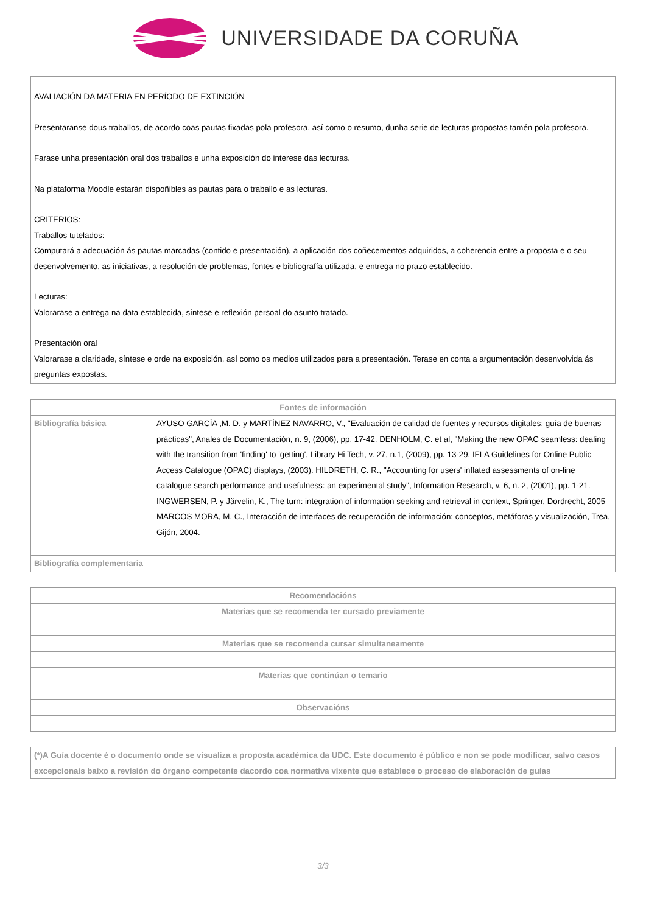UNIVERSIDADE DA CORUÑA
AVALIACIÓN DA MATERIA EN PERÍODO DE EXTINCIÓN
Presentaranse dous traballos, de acordo coas pautas fixadas pola profesora, así como o resumo, dunha serie de lecturas propostas tamén pola profesora.
Farase unha presentación oral dos traballos e unha exposición do interese das lecturas.
Na plataforma Moodle estarán dispoñibles as pautas para o traballo e as lecturas.
CRITERIOS:
Traballos tutelados:
Computará a adecuación ás pautas marcadas (contido e presentación), a aplicación dos coñecementos adquiridos, a coherencia entre a proposta e o seu desenvolvemento, as iniciativas, a resolución de problemas, fontes e bibliografía utilizada, e entrega no prazo establecido.
Lecturas:
Valorarase a entrega na data establecida, síntese e reflexión persoal do asunto tratado.
Presentación oral
Valorarase a claridade, síntese e orde na exposición, así como os medios utilizados para a presentación. Terase en conta a argumentación desenvolvida ás preguntas expostas.
| Fontes de información | |
| --- | --- |
| Bibliografía básica | AYUSO GARCÍA ,M. D. y MARTÍNEZ NAVARRO, V., "Evaluación de calidad de fuentes y recursos digitales: guía de buenas prácticas", Anales de Documentación, n. 9, (2006), pp. 17-42. DENHOLM, C. et al, "Making the new OPAC seamless: dealing with the transition from 'finding' to 'getting', Library Hi Tech, v. 27, n.1, (2009), pp. 13-29. IFLA Guidelines for Online Public Access Catalogue (OPAC) displays, (2003). HILDRETH, C. R., "Accounting for users' inflated assessments of on-line catalogue search performance and usefulness: an experimental study", Information Research, v. 6, n. 2, (2001), pp. 1-21. INGWERSEN, P. y Järvelin, K., The turn: integration of information seeking and retrieval in context, Springer, Dordrecht, 2005 MARCOS MORA, M. C., Interacción de interfaces de recuperación de información: conceptos, metáforas y visualización, Trea, Gijón, 2004. |
| Bibliografía complementaria | |
| Recomendacións |
| --- |
| Materias que se recomenda ter cursado previamente |
| Materias que se recomenda cursar simultaneamente |
| Materias que continúan o temario |
| Observacións |
(*)A Guía docente é o documento onde se visualiza a proposta académica da UDC. Este documento é público e non se pode modificar, salvo casos excepcionais baixo a revisión do órgano competente dacordo coa normativa vixente que establece o proceso de elaboración de guías
3/3